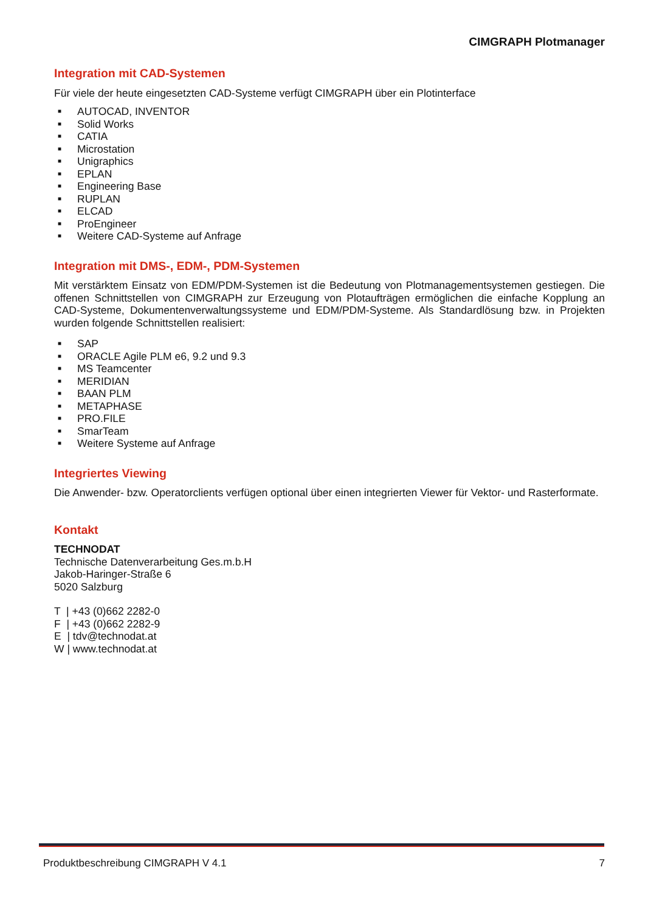CIMGRAPH Plotmanager
Integration mit CAD-Systemen
Für viele der heute eingesetzten CAD-Systeme verfügt CIMGRAPH über ein Plotinterface
■ AUTOCAD, INVENTOR
■ Solid Works
■ CATIA
■ Microstation
■ Unigraphics
■ EPLAN
■ Engineering Base
■ RUPLAN
■ ELCAD
■ ProEngineer
■ Weitere CAD-Systeme auf Anfrage
Integration mit DMS-, EDM-, PDM-Systemen
Mit verstärktem Einsatz von EDM/PDM-Systemen ist die Bedeutung von Plotmanagementsystemen gestiegen. Die offenen Schnittstellen von CIMGRAPH zur Erzeugung von Plotaufträgen ermöglichen die einfache Kopplung an CAD-Systeme, Dokumentenverwaltungssysteme und EDM/PDM-Systeme. Als Standardlösung bzw. in Projekten wurden folgende Schnittstellen realisiert:
■ SAP
■ ORACLE Agile PLM e6, 9.2 und 9.3
■ MS Teamcenter
■ MERIDIAN
■ BAAN PLM
■ METAPHASE
■ PRO.FILE
■ SmarTeam
■ Weitere Systeme auf Anfrage
Integriertes Viewing
Die Anwender- bzw. Operatorclients verfügen optional über einen integrierten Viewer für Vektor- und Rasterformate.
Kontakt
TECHNODAT
Technische Datenverarbeitung Ges.m.b.H
Jakob-Haringer-Straße 6
5020 Salzburg
T | +43 (0)662 2282-0
F | +43 (0)662 2282-9
E | tdv@technodat.at
W | www.technodat.at
Produktbeschreibung CIMGRAPH V 4.1 7